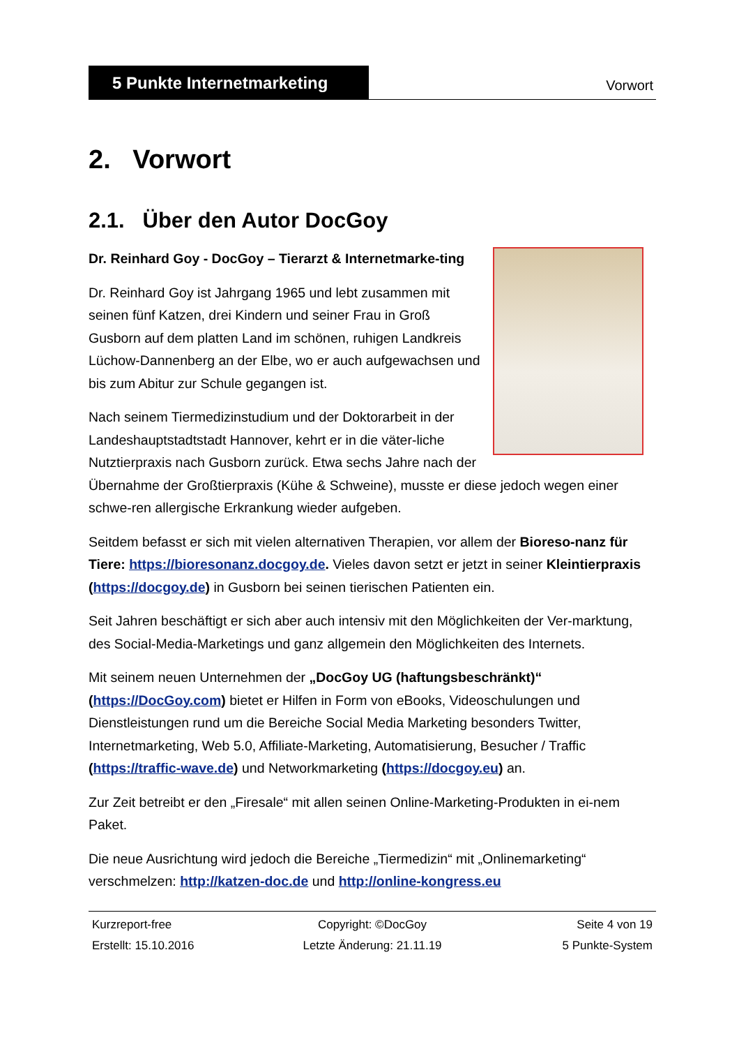5 Punkte Internetmarketing
Vorwort
2. Vorwort
2.1. Über den Autor DocGoy
Dr. Reinhard Goy - DocGoy – Tierarzt & Internetmarke-ting
Dr. Reinhard Goy ist Jahrgang 1965 und lebt zusammen mit seinen fünf Katzen, drei Kindern und seiner Frau in Groß Gusborn auf dem platten Land im schönen, ruhigen Landkreis Lüchow-Dannenberg an der Elbe, wo er auch aufgewachsen und bis zum Abitur zur Schule gegangen ist.
Nach seinem Tiermedizinstudium und der Doktorarbeit in der Landeshauptstadtstadt Hannover, kehrt er in die väter-liche Nutztierpraxis nach Gusborn zurück. Etwa sechs Jahre nach der Übernahme der Großtierpraxis (Kühe & Schweine), musste er diese jedoch wegen einer schwe-ren allergische Erkrankung wieder aufgeben.
Seitdem befasst er sich mit vielen alternativen Therapien, vor allem der Bioreso-nanz für Tiere: https://bioresonanz.docgoy.de. Vieles davon setzt er jetzt in seiner Kleintierpraxis (https://docgoy.de) in Gusborn bei seinen tierischen Patienten ein.
Seit Jahren beschäftigt er sich aber auch intensiv mit den Möglichkeiten der Ver-marktung, des Social-Media-Marketings und ganz allgemein den Möglichkeiten des Internets.
Mit seinem neuen Unternehmen der „DocGoy UG (haftungsbeschränkt)“ (https://DocGoy.com) bietet er Hilfen in Form von eBooks, Videoschulungen und Dienstleistungen rund um die Bereiche Social Media Marketing besonders Twitter, Internetmarketing, Web 5.0, Affiliate-Marketing, Automatisierung, Besucher / Traffic (https://traffic-wave.de) und Networkmarketing (https://docgoy.eu) an.
Zur Zeit betreibt er den „Firesale“ mit allen seinen Online-Marketing-Produkten in ei-nem Paket.
Die neue Ausrichtung wird jedoch die Bereiche „Tiermedizin“ mit „Onlinemarketing“ verschmelzen: http://katzen-doc.de und http://online-kongress.eu
Kurzreport-free
Copyright: ©DocGoy
Seite 4 von 19
Erstellt: 15.10.2016
Letzte Änderung: 21.11.19
5 Punkte-System